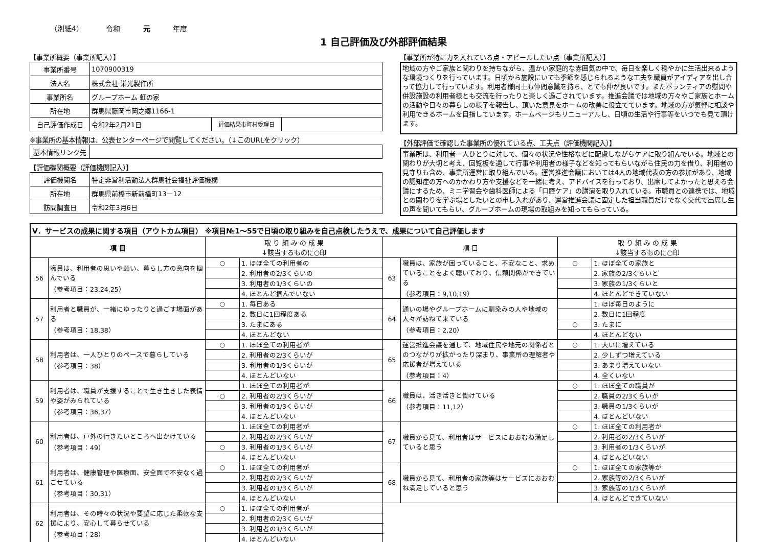（別紙4） 令和 元 年度
1 自己評価及び外部評価結果
【事業所概要（事業所記入）】
| 事業所番号 | 1070900319 | | |
| 法人名 | 株式会社 栄光製作所 | | |
| 事業所名 | グループホーム 虹の家 | | |
| 所在地 | 群馬県藤岡市岡之郷1166-1 | | |
| 自己評価作成日 | 令和2年2月21日 | 評価結果市町村受理日 | |
※事業所の基本情報は、公表センターページで閲覧してください。（↓このURLをクリック）
| 基本情報リンク先 | |
【評価機関概要（評価機関記入）】
| 評価機関名 | 特定非営利活動法人群馬社会福祉評価機構 |
| 所在地 | 群馬県前橋市新前橋町13－12 |
| 訪問調査日 | 令和2年3月6日 |
【事業所が特に力を入れている点・アピールしたい点（事業所記入）】
地域の方やご家族と関わりを持ちながら、温かい家庭的な雰囲気の中で、毎日を楽しく穏やかに生活出来るような環境つくりを行っています。日頃から施設にいても季節を感じられるような工夫を職員がアイディアを出し合って協力して行っています。利用者様同士も仲間意識を持ち、とても仲が良いです。またボランティアの慰問や併設施設の利用者様とも交流を行ったりと楽しく過ごされています。推進会議では地域の方々やご家族とホームの活動や日々の暮らしの様子を報告し、頂いた意見をホームの改善に役立てています。地域の方が気軽に相談や利用できるホームを目指しています。ホームページもリニューアルし、日頃の生活や行事等をいつでも見て頂けます。
【外部評価で確認した事業所の優れている点、工夫点（評価機関記入）】
事業所は、利用者一人ひとりに対して、個々の状況や性格などに配慮しながらケアに取り組んでいる。地域との関わりが大切と考え、回覧板を通して行事や利用者の様子などを知ってもらいながら住民の力を借り、利用者の見守りも含め、事業所運営に取り組んでいる。運営推進会議においては4人の地域代表の方の参加があり、地域の認知症の方へのかかわり方や支援などを一緒に考え、アドバイスを行っており、出席してよかったと思える会議にするため、ミニ学習会や歯科医師による「口腔ケア」の講演を取り入れている。市職員との連携では、地域との関わりを学ぶ場としたいとの申し入れがあり、運営推進会議に固定した担当職員だけでなく交代で出席し生の声を聞いてもらい、グループホームの現場の取組みを知ってもらっている。
| Ⅴ．サービスの成果に関する項目（アウトカム項目） ※項目№1～55で日頃の取り組みを自己点検したうえで、成果について自己評価します | | | | | | | |
| 項 目 | | 取 り 組 み の 成 果 ↓該当するものに○印 | | 項 目 | | 取 り 組 み の 成 果 ↓該当するものに○印 | |
| 56 | 職員は、利用者の思いや願い、暮らし方の意向を掴んでいる （参考項目：23,24,25） | ○ | 1. ほぼ全ての利用者の | 63 | 職員は、家族が困っていること、不安なこと、求めていることをよく聴いており、信頼関係ができている （参考項目：9,10,19） | ○ | 1. ほぼ全ての家族と |
| | | | 2. 利用者の2/3くらいの | | | | 2. 家族の2/3くらいと |
| | | | 3. 利用者の1/3くらいの | | | | 3. 家族の1/3くらいと |
| | | | 4. ほとんど掴んでいない | | | | 4. ほとんどできていない |
| 57 | 利用者と職員が、一緒にゆったりと過ごす場面がある （参考項目：18,38） | ○ | 1. 毎日ある | 64 | 通いの場やグループホームに馴染みの人や地域の人々が訪ねて来ている （参考項目：2,20） | | 1. ほぼ毎日のように |
| | | | 2. 数日に1回程度ある | | | | 2. 数日に1回程度 |
| | | | 3. たまにある | | | ○ | 3. たまに |
| | | | 4. ほとんどない | | | | 4. ほとんどない |
| 58 | 利用者は、一人ひとりのペースで暮らしている （参考項目：38） | ○ | 1. ほぼ全ての利用者が | 65 | 運営推進会議を通して、地域住民や地元の関係者とのつながりが拡がったり深まり、事業所の理解者や応援者が増えている （参考項目：4） | ○ | 1. 大いに増えている |
| | | | 2. 利用者の2/3くらいが | | | | 2. 少しずつ増えている |
| | | | 3. 利用者の1/3くらいが | | | | 3. あまり増えていない |
| | | | 4. ほとんどいない | | | | 4. 全くいない |
| 59 | 利用者は、職員が支援することで生き生きした表情や姿がみられている （参考項目：36,37） | | 1. ほぼ全ての利用者が | 66 | 職員は、活き活きと働けている （参考項目：11,12） | ○ | 1. ほぼ全ての職員が |
| | | ○ | 2. 利用者の2/3くらいが | | | | 2. 職員の2/3くらいが |
| | | | 3. 利用者の1/3くらいが | | | | 3. 職員の1/3くらいが |
| | | | 4. ほとんどいない | | | | 4. ほとんどいない |
| 60 | 利用者は、戸外の行きたいところへ出かけている （参考項目：49） | | 1. ほぼ全ての利用者が | 67 | 職員から見て、利用者はサービスにおおむね満足していると思う | ○ | 1. ほぼ全ての利用者が |
| | | | 2. 利用者の2/3くらいが | | | | 2. 利用者の2/3くらいが |
| | | ○ | 3. 利用者の1/3くらいが | | | | 3. 利用者の1/3くらいが |
| | | | 4. ほとんどいない | | | | 4. ほとんどいない |
| 61 | 利用者は、健康管理や医療面、安全面で不安なく過ごせている （参考項目：30,31） | ○ | 1. ほぼ全ての利用者が | 68 | 職員から見て、利用者の家族等はサービスにおおむね満足していると思う | ○ | 1. ほぼ全ての家族等が |
| | | | 2. 利用者の2/3くらいが | | | | 2. 家族等の2/3くらいが |
| | | | 3. 利用者の1/3くらいが | | | | 3. 家族等の1/3くらいが |
| | | | 4. ほとんどいない | | | | 4. ほとんどできていない |
| 62 | 利用者は、その時々の状況や要望に応じた柔軟な支援により、安心して暮らせている （参考項目：28） | ○ | 1. ほぼ全ての利用者が | | | | |
| | | | 2. 利用者の2/3くらいが | | | | |
| | | | 3. 利用者の1/3くらいが | | | | |
| | | | 4. ほとんどいない | | | | |